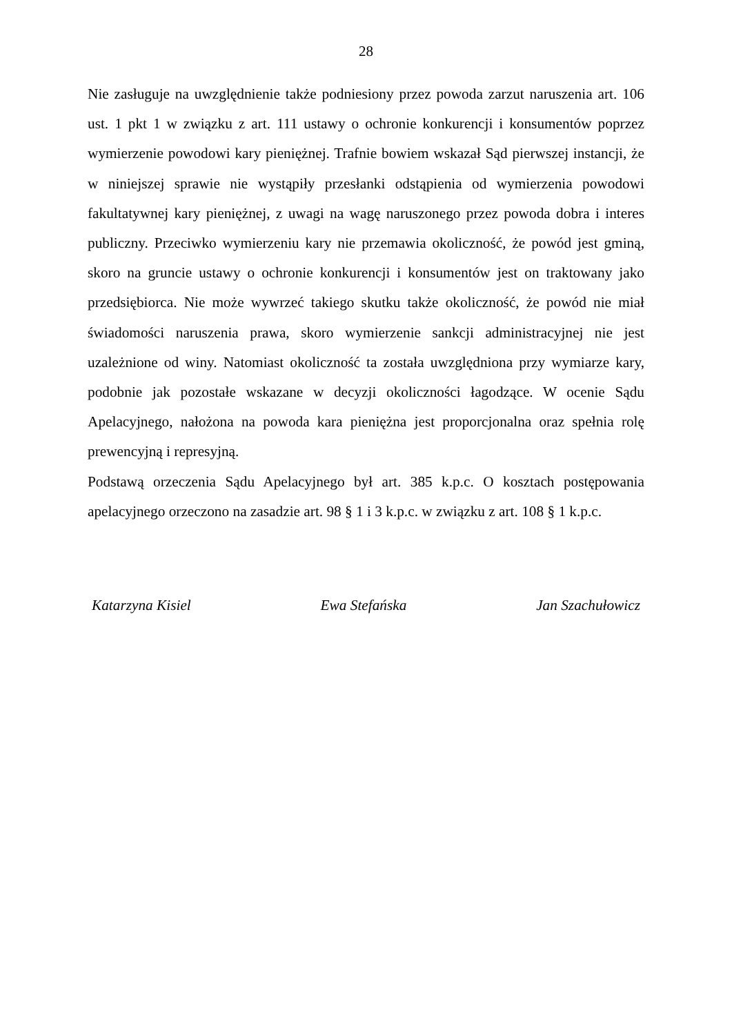28
Nie zasługuje na uwzględnienie także podniesiony przez powoda zarzut naruszenia art. 106 ust. 1 pkt 1 w związku z art. 111 ustawy o ochronie konkurencji i konsumentów poprzez wymierzenie powodowi kary pieniężnej. Trafnie bowiem wskazał Sąd pierwszej instancji, że w niniejszej sprawie nie wystąpiły przesłanki odstąpienia od wymierzenia powodowi fakultatywnej kary pieniężnej, z uwagi na wagę naruszonego przez powoda dobra i interes publiczny. Przeciwko wymierzeniu kary nie przemawia okoliczność, że powód jest gminą, skoro na gruncie ustawy o ochronie konkurencji i konsumentów jest on traktowany jako przedsiębiorca. Nie może wywrzeć takiego skutku także okoliczność, że powód nie miał świadomości naruszenia prawa, skoro wymierzenie sankcji administracyjnej nie jest uzależnione od winy. Natomiast okoliczność ta została uwzględniona przy wymiarze kary, podobnie jak pozostałe wskazane w decyzji okoliczności łagodzące. W ocenie Sądu Apelacyjnego, nałożona na powoda kara pieniężna jest proporcjonalna oraz spełnia rolę prewencyjną i represyjną.
Podstawą orzeczenia Sądu Apelacyjnego był art. 385 k.p.c. O kosztach postępowania apelacyjnego orzeczono na zasadzie art. 98 § 1 i 3 k.p.c. w związku z art. 108 § 1 k.p.c.
Katarzyna Kisiel Ewa Stefańska Jan Szachułowicz